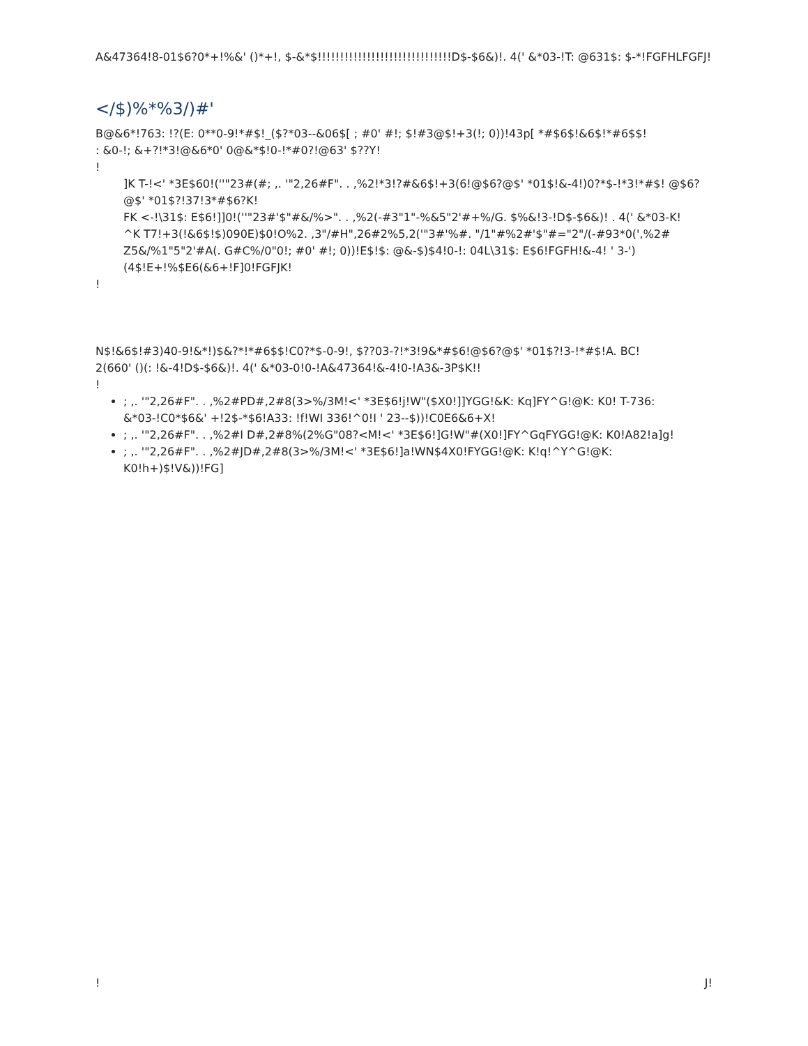A&47364!8-01$6?0*+!%&' ()*+!, $-&*$!!!!!!!!!!!!!!!!!!!!!!!!!!!!!!D$-$6&)!. 4(' &*03-!T: @631$: $-*!FGFHLFGFJ!
</$)%*%3/)#'
B@&6*!763: !?(E: 0**0-9!*#$!_($?*03--&06$[ ; #0' #!; $!#3@$!+3(!; 0))!43p[ *#$6$!&6$!*#6$$!
: &0-!; &+?!*3!@&6*0' 0@&*$!0-!*#0?!@63' $??Y!
!
]K T-!<' *3E$60!(''"23#(#; ,. '"2,26#F". . ,%2!*3!?#&6$!+3(6!@$6?@$' *01$!&-4!)0?*$-!*3!*#$! @$6?@$' *01$?!37!3*#$6?K!
FK <-!\31$: E$6!]]0!(''"23#'$"#&/%>". . ,%2(-#3"1"-%&5"2'#+%/G. $%&!3-!D$-$6&)! . 4(' &*03-K!
^K T7!+3(!&6$!$)090E)$0!O%2. ,3"/#H",26#2%5,2('"3#'%#. "/1"#%2#'$"#="2"/(-#93*0(',%2# Z5&/%1"5"2'#A(. G#C%/0"0!; #0' #!; 0))!E$!$: @&-$)$4!0-!: 04L\31$: E$6!FGFH!&-4! ' 3-')(4$!E+!%$E6(&6+!F]0!FGFJK!
!
N$!&6$!#3)40-9!&*!)$&?*!*#6$$!C0?*$-0-9!, $??03-?!*3!9&*#$6!@$6?@$' *01$?!3-!*#$!A. BC!
2(660' ()(: !&-4!D$-$6&)!. 4(' &*03-0!0-!A&47364!&-4!0-!A3&-3P$K!!
!
; ,. '"2,26#F". . ,%2#PD#,2#8(3>%/3M!<' *3E$6!j!W"($X0!]]YGG!&K: Kq]FY^G!@K: K0! T-736: &*03-!C0*$6&' +!2$-*$6!A33: !f!WI 336!^0!I ' 23--$))!C0E6&6+X!
; ,. '"2,26#F". . ,%2#I D#,2#8%(2%G"08?<M!<' *3E$6!]G!W"#(X0!]FY^GqFYGG!@K: K0!A82!a]g!
; ,. '"2,26#F". . ,%2#JD#,2#8(3>%/3M!<' *3E$6!]a!WN$4X0!FYGG!@K: K!q!^Y^G!@K: K0!h+)$!V&))!FG]
! J!